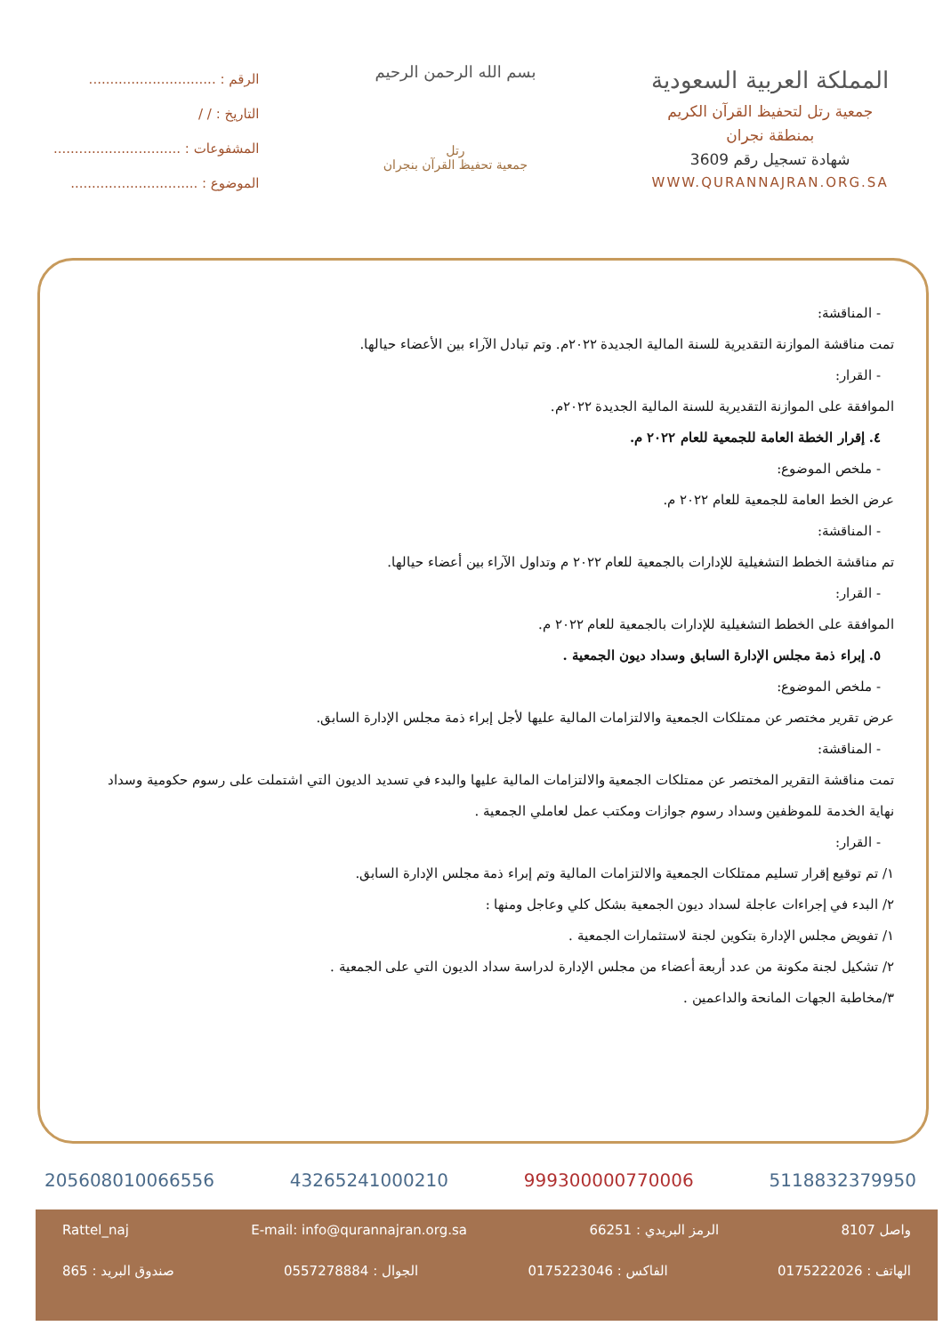المملكة العربية السعودية
جمعية رتل لتحفيظ القرآن الكريم
بمنطقة نجران
شهادة تسجيل رقم 3609
WWW.QURANNAJRAN.ORG.SA
بسم الله الرحمن الرحيم
رتل
جمعية تحفيظ القرآن بنجران
الرقم : ..............................
التاريخ : / /
المشفوعات : ..............................
الموضوع : ..............................
- المناقشة:
تمت مناقشة الموازنة التقديرية للسنة المالية الجديدة ٢٠٢٢م. وتم تبادل الآراء بين الأعضاء حيالها.
- القرار:
الموافقة على الموازنة التقديرية للسنة المالية الجديدة ٢٠٢٢م.
٤. إقرار الخطة العامة للجمعية للعام ٢٠٢٢ م.
- ملخص الموضوع:
عرض الخط العامة للجمعية للعام ٢٠٢٢ م.
- المناقشة:
تم مناقشة الخطط التشغيلية للإدارات بالجمعية للعام ٢٠٢٢ م وتداول الآراء بين أعضاء حيالها.
- القرار:
الموافقة على الخطط التشغيلية للإدارات بالجمعية للعام ٢٠٢٢ م.
٥. إبراء ذمة مجلس الإدارة السابق وسداد ديون الجمعية .
- ملخص الموضوع:
عرض تقرير مختصر عن ممتلكات الجمعية والالتزامات المالية عليها لأجل إبراء ذمة مجلس الإدارة السابق.
- المناقشة:
تمت مناقشة التقرير المختصر عن ممتلكات الجمعية والالتزامات المالية عليها والبدء في تسديد الديون التي اشتملت على رسوم حكومية وسداد نهاية الخدمة للموظفين وسداد رسوم جوازات ومكتب عمل لعاملي الجمعية .
- القرار:
١/ تم توقيع إقرار تسليم ممتلكات الجمعية والالتزامات المالية وتم إبراء ذمة مجلس الإدارة السابق.
٢/ البدء في إجراءات عاجلة لسداد ديون الجمعية بشكل كلي وعاجل ومنها :
١/ تفويض مجلس الإدارة بتكوين لجنة لاستثمارات الجمعية .
٢/ تشكيل لجنة مكونة من عدد أربعة أعضاء من مجلس الإدارة لدراسة سداد الديون التي على الجمعية .
٣/مخاطبة الجهات المانحة والداعمين .
205608010066556 43265241000210 999300000770006 5118832379950
واصل 8107 الرمز البريدي : 66251 E-mail: info@qurannajran.org.sa Rattel_naj
الهاتف : 0175222026 الفاكس : 0175223046 الجوال : 0557278884 صندوق البريد : 865